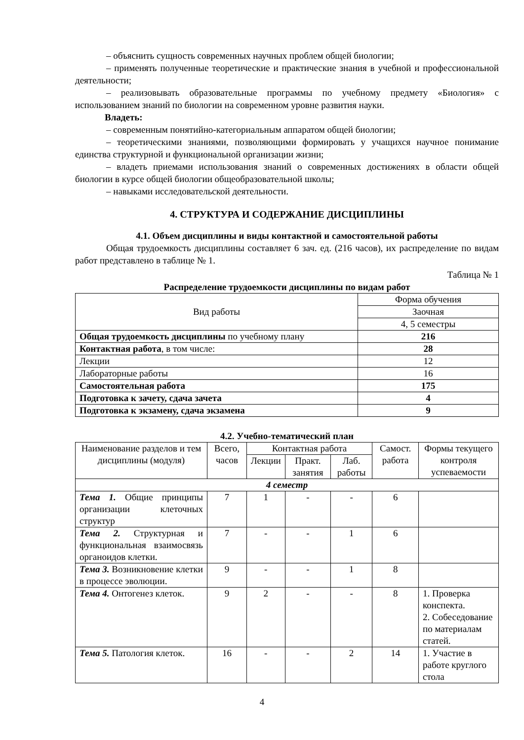– объяснить сущность современных научных проблем общей биологии;
– применять полученные теоретические и практические знания в учебной и профессиональной деятельности;
– реализовывать образовательные программы по учебному предмету «Биология» с использованием знаний по биологии на современном уровне развития науки.
Владеть:
– современным понятийно-категориальным аппаратом общей биологии;
– теоретическими знаниями, позволяющими формировать у учащихся научное понимание единства структурной и функциональной организации жизни;
– владеть приемами использования знаний о современных достижениях в области общей биологии в курсе общей биологии общеобразовательной школы;
– навыками исследовательской деятельности.
4. СТРУКТУРА И СОДЕРЖАНИЕ ДИСЦИПЛИНЫ
4.1. Объем дисциплины и виды контактной и самостоятельной работы
Общая трудоемкость дисциплины составляет 6 зач. ед. (216 часов), их распределение по видам работ представлено в таблице № 1.
Таблица № 1
Распределение трудоемкости дисциплины по видам работ
| Вид работы | Форма обучения |
| | Заочная |
| | 4, 5 семестры |
| Общая трудоемкость дисциплины по учебному плану | 216 |
| Контактная работа , в том числе: | 28 |
| Лекции | 12 |
| Лабораторные работы | 16 |
| Самостоятельная работа | 175 |
| Подготовка к зачету, сдача зачета | 4 |
| Подготовка к экзамену, сдача экзамена | 9 |
4.2. Учебно-тематический план
| Наименование разделов и тем дисциплины (модуля) | Всего, часов | Контактная работа | | | Самост. работа | Формы текущего контроля успеваемости |
| --- | --- | --- | --- | --- | --- | --- |
| | | Лекции | Практ. занятия | Лаб. работы | | |
| 4 семестр | | | | | | |
| Тема 1. Общие принципы организации клеточных структур | 7 | 1 | - | - | 6 | |
| Тема 2. Структурная и функциональная взаимосвязь органоидов клетки. | 7 | - | - | 1 | 6 | |
| Тема 3. Возникновение клетки в процессе эволюции. | 9 | - | - | 1 | 8 | |
| Тема 4. Онтогенез клеток. | 9 | 2 | - | - | 8 | 1. Проверка конспекта. 2. Собеседование по материалам статей. |
| Тема 5. Патология клеток. | 16 | - | - | 2 | 14 | 1. Участие в работе круглого стола |
4